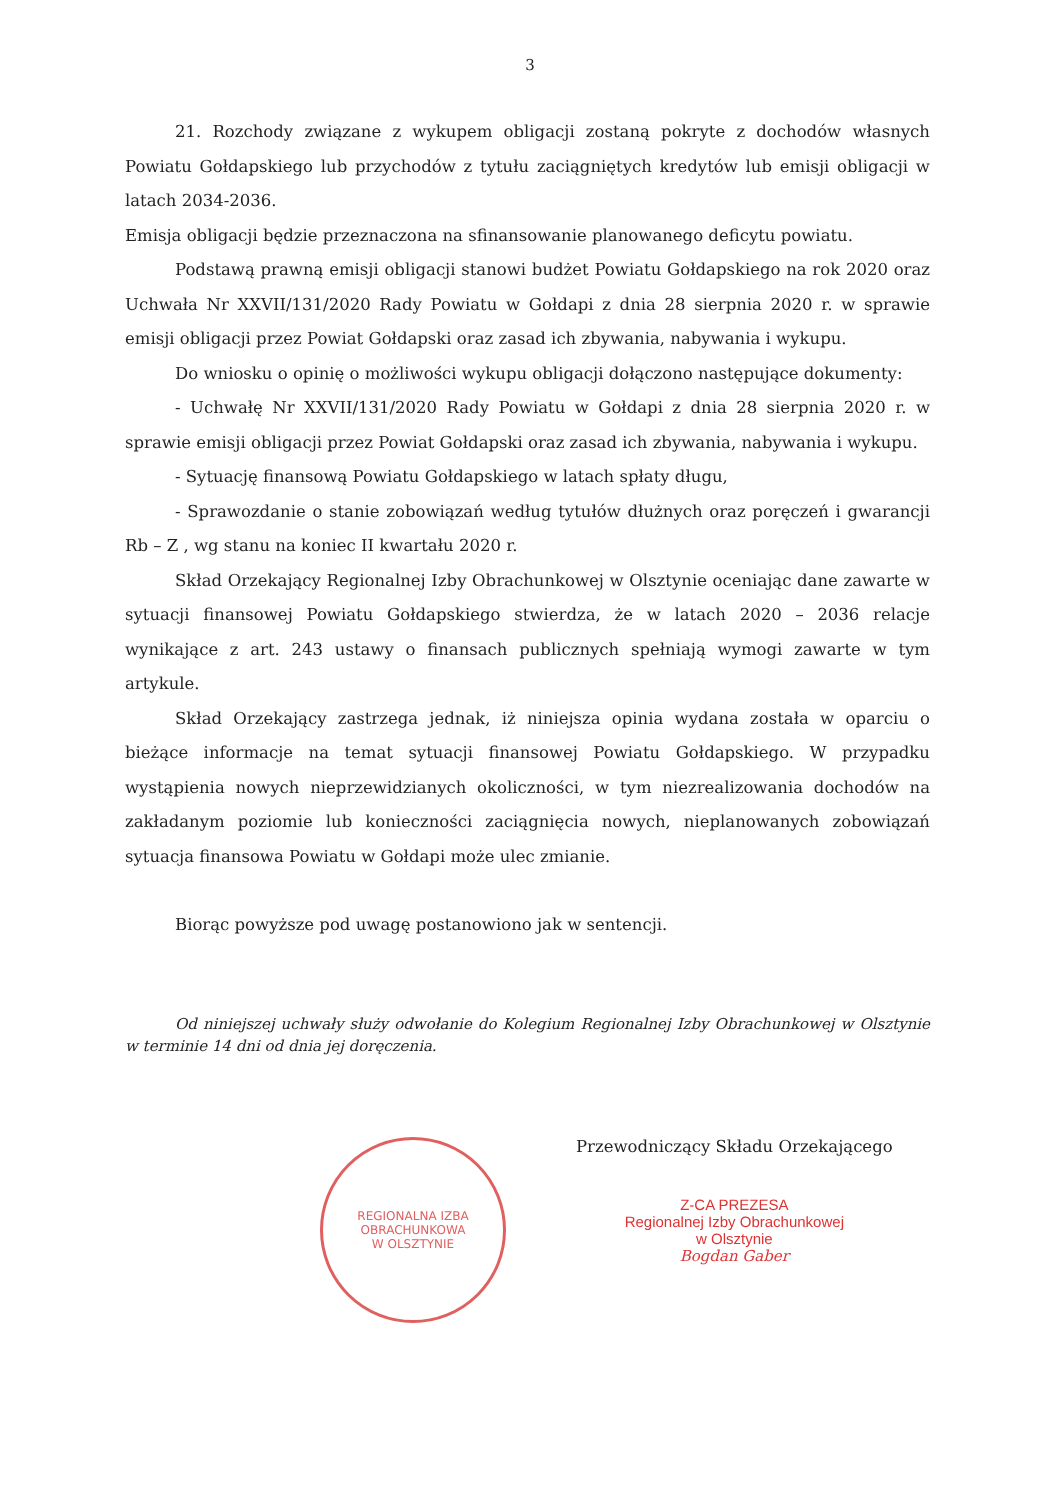3
21. Rozchody związane z wykupem obligacji zostaną pokryte z dochodów własnych Powiatu Gołdapskiego lub przychodów z tytułu zaciągniętych kredytów lub emisji obligacji w latach 2034-2036.
Emisja obligacji będzie przeznaczona na sfinansowanie planowanego deficytu powiatu.
Podstawą prawną emisji obligacji stanowi budżet Powiatu Gołdapskiego na rok 2020 oraz Uchwała Nr XXVII/131/2020 Rady Powiatu w Gołdapi z dnia 28 sierpnia 2020 r. w sprawie emisji obligacji przez Powiat Gołdapski oraz zasad ich zbywania, nabywania i wykupu.
Do wniosku o opinię o możliwości wykupu obligacji dołączono następujące dokumenty:
- Uchwałę Nr XXVII/131/2020 Rady Powiatu w Gołdapi z dnia 28 sierpnia 2020 r. w sprawie emisji obligacji przez Powiat Gołdapski oraz zasad ich zbywania, nabywania i wykupu.
- Sytuację finansową Powiatu Gołdapskiego w latach spłaty długu,
- Sprawozdanie o stanie zobowiązań według tytułów dłużnych oraz poręczeń i gwarancji Rb – Z , wg stanu na koniec II kwartału 2020 r.
Skład Orzekający Regionalnej Izby Obrachunkowej w Olsztynie oceniając dane zawarte w sytuacji finansowej Powiatu Gołdapskiego stwierdza, że w latach 2020 – 2036 relacje wynikające z art. 243 ustawy o finansach publicznych spełniają wymogi zawarte w tym artykule.
Skład Orzekający zastrzega jednak, iż niniejsza opinia wydana została w oparciu o bieżące informacje na temat sytuacji finansowej Powiatu Gołdapskiego. W przypadku wystąpienia nowych nieprzewidzianych okoliczności, w tym niezrealizowania dochodów na zakładanym poziomie lub konieczności zaciągnięcia nowych, nieplanowanych zobowiązań sytuacja finansowa Powiatu w Gołdapi może ulec zmianie.
Biorąc powyższe pod uwagę postanowiono jak w sentencji.
Od niniejszej uchwały służy odwołanie do Kolegium Regionalnej Izby Obrachunkowej w Olsztynie w terminie 14 dni od dnia jej doręczenia.
REGIONALNA IZBA OBRACHUNKOWA
W OLSZTYNIE
Przewodniczący Składu Orzekającego
Z-CA PREZESA
Regionalnej Izby Obrachunkowej
w Olsztynie
Bogdan Gaber